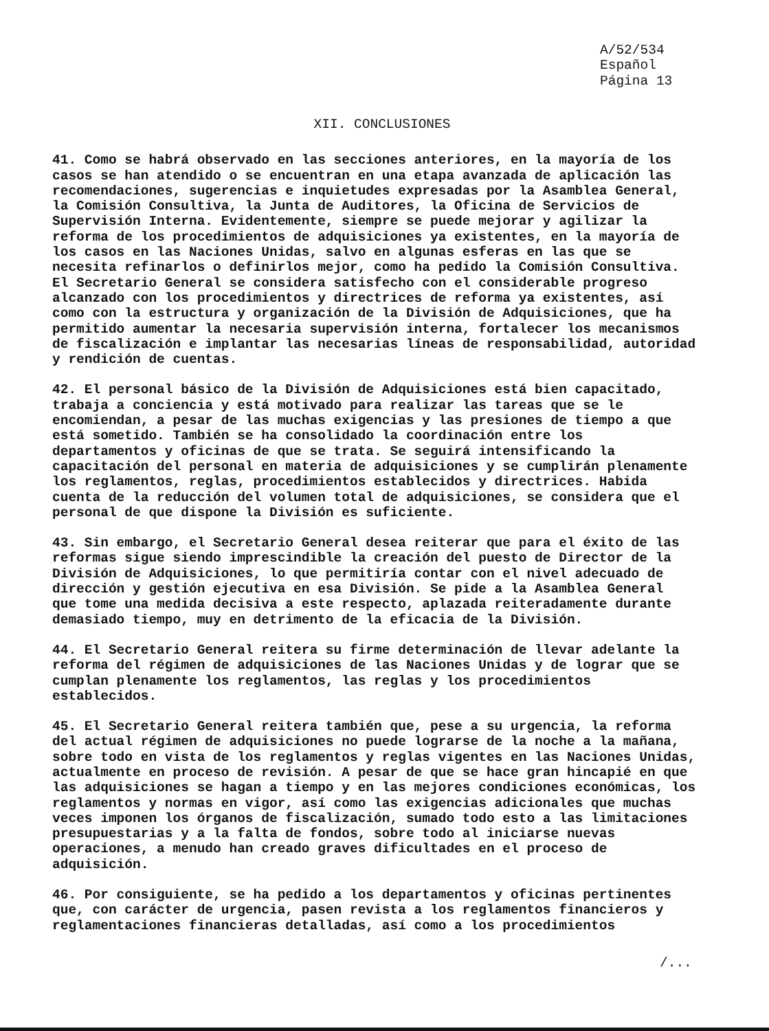A/52/534
Español
Página 13
XII. CONCLUSIONES
41. Como se habrá observado en las secciones anteriores, en la mayoría de los casos se han atendido o se encuentran en una etapa avanzada de aplicación las recomendaciones, sugerencias e inquietudes expresadas por la Asamblea General, la Comisión Consultiva, la Junta de Auditores, la Oficina de Servicios de Supervisión Interna. Evidentemente, siempre se puede mejorar y agilizar la reforma de los procedimientos de adquisiciones ya existentes, en la mayoría de los casos en las Naciones Unidas, salvo en algunas esferas en las que se necesita refinarlos o definirlos mejor, como ha pedido la Comisión Consultiva. El Secretario General se considera satisfecho con el considerable progreso alcanzado con los procedimientos y directrices de reforma ya existentes, así como con la estructura y organización de la División de Adquisiciones, que ha permitido aumentar la necesaria supervisión interna, fortalecer los mecanismos de fiscalización e implantar las necesarias líneas de responsabilidad, autoridad y rendición de cuentas.
42. El personal básico de la División de Adquisiciones está bien capacitado, trabaja a conciencia y está motivado para realizar las tareas que se le encomiendan, a pesar de las muchas exigencias y las presiones de tiempo a que está sometido. También se ha consolidado la coordinación entre los departamentos y oficinas de que se trata. Se seguirá intensificando la capacitación del personal en materia de adquisiciones y se cumplirán plenamente los reglamentos, reglas, procedimientos establecidos y directrices. Habida cuenta de la reducción del volumen total de adquisiciones, se considera que el personal de que dispone la División es suficiente.
43. Sin embargo, el Secretario General desea reiterar que para el éxito de las reformas sigue siendo imprescindible la creación del puesto de Director de la División de Adquisiciones, lo que permitiría contar con el nivel adecuado de dirección y gestión ejecutiva en esa División. Se pide a la Asamblea General que tome una medida decisiva a este respecto, aplazada reiteradamente durante demasiado tiempo, muy en detrimento de la eficacia de la División.
44. El Secretario General reitera su firme determinación de llevar adelante la reforma del régimen de adquisiciones de las Naciones Unidas y de lograr que se cumplan plenamente los reglamentos, las reglas y los procedimientos establecidos.
45. El Secretario General reitera también que, pese a su urgencia, la reforma del actual régimen de adquisiciones no puede lograrse de la noche a la mañana, sobre todo en vista de los reglamentos y reglas vigentes en las Naciones Unidas, actualmente en proceso de revisión. A pesar de que se hace gran hincapié en que las adquisiciones se hagan a tiempo y en las mejores condiciones económicas, los reglamentos y normas en vigor, así como las exigencias adicionales que muchas veces imponen los órganos de fiscalización, sumado todo esto a las limitaciones presupuestarias y a la falta de fondos, sobre todo al iniciarse nuevas operaciones, a menudo han creado graves dificultades en el proceso de adquisición.
46. Por consiguiente, se ha pedido a los departamentos y oficinas pertinentes que, con carácter de urgencia, pasen revista a los reglamentos financieros y reglamentaciones financieras detalladas, así como a los procedimientos
/...